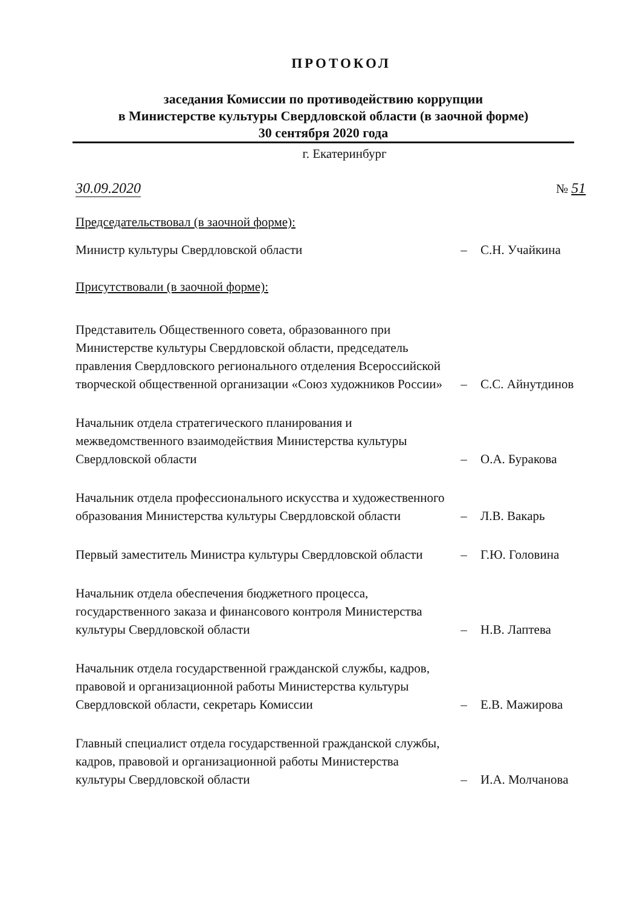ПРОТОКОЛ
заседания Комиссии по противодействию коррупции
в Министерстве культуры Свердловской области (в заочной форме)
30 сентября 2020 года
г. Екатеринбург
30.09.2020 № 51
Председательствовал (в заочной форме):
Министр культуры Свердловской области
–
С.Н. Учайкина
Присутствовали (в заочной форме):
Представитель Общественного совета, образованного при Министерстве культуры Свердловской области, председатель правления Свердловского регионального отделения Всероссийской творческой общественной организации «Союз художников России»
–
С.С. Айнутдинов
Начальник отдела стратегического планирования и межведомственного взаимодействия Министерства культуры Свердловской области
–
О.А. Буракова
Начальник отдела профессионального искусства и художественного образования Министерства культуры Свердловской области
–
Л.В. Вакарь
Первый заместитель Министра культуры Свердловской области
–
Г.Ю. Головина
Начальник отдела обеспечения бюджетного процесса, государственного заказа и финансового контроля Министерства культуры Свердловской области
–
Н.В. Лаптева
Начальник отдела государственной гражданской службы, кадров, правовой и организационной работы Министерства культуры Свердловской области, секретарь Комиссии
–
Е.В. Мажирова
Главный специалист отдела государственной гражданской службы, кадров, правовой и организационной работы Министерства культуры Свердловской области
–
И.А. Молчанова